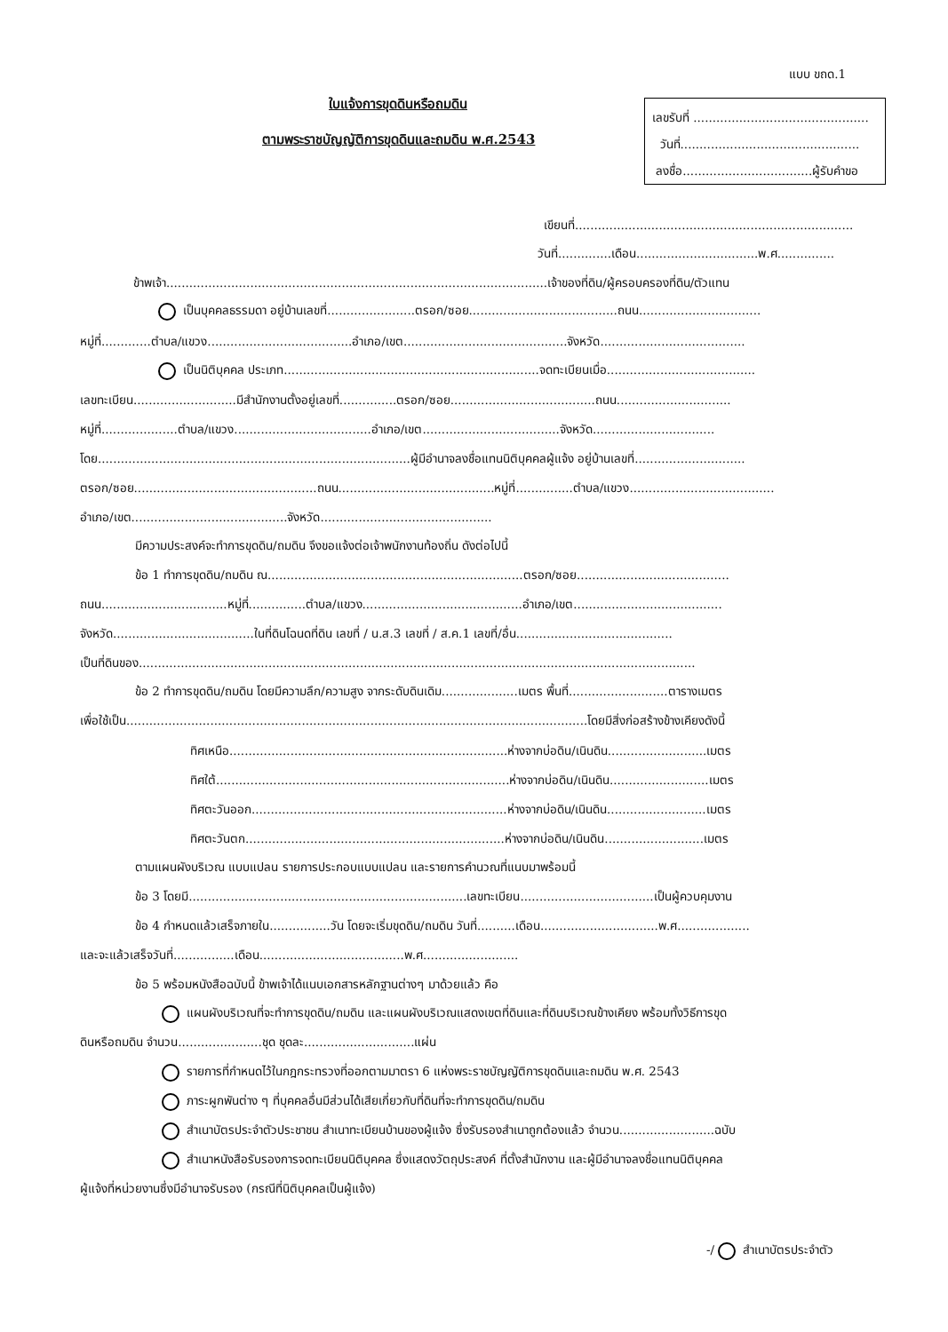แบบ ขถด.1
ใบแจ้งการขุดดินหรือถมดิน
ตามพระราชบัญญัติการขุดดินและถมดิน พ.ศ.2543
เลขรับที่ ..............................................
วันที่...............................................
ลงชื่อ..................................ผู้รับคำขอ
เขียนที่.........................................................................
วันที่..............เดือน................................พ.ศ...............
ข้าพเจ้า....................................................................................................เจ้าของที่ดิน/ผู้ครอบครองที่ดิน/ตัวแทน
เป็นบุคคลธรรมดา อยู่บ้านเลขที่.......................ตรอก/ซอย.......................................ถนน................................
หมู่ที่.............ตำบล/แขวง......................................อำเภอ/เขต...........................................จังหวัด......................................
เป็นนิติบุคคล ประเภท...................................................................จดทะเบียนเมื่อ.......................................
เลขทะเบียน...........................มีสำนักงานตั้งอยู่เลขที่...............ตรอก/ซอย......................................ถนน..............................
หมู่ที่....................ตำบล/แขวง....................................อำเภอ/เขต....................................จังหวัด................................
โดย..................................................................................ผู้มีอำนาจลงชื่อแทนนิติบุคคลผู้แจ้ง อยู่บ้านเลขที่.............................
ตรอก/ซอย................................................ถนน.........................................หมู่ที่...............ตำบล/แขวง......................................
อำเภอ/เขต.........................................จังหวัด.............................................
มีความประสงค์จะทำการขุดดิน/ถมดิน จึงขอแจ้งต่อเจ้าพนักงานท้องถิ่น ดังต่อไปนี้
ข้อ 1 ทำการขุดดิน/ถมดิน ณ...................................................................ตรอก/ซอย........................................
ถนน.................................หมู่ที่...............ตำบล/แขวง..........................................อำเภอ/เขต.......................................
จังหวัด.....................................ในที่ดินโฉนดที่ดิน เลขที่ / น.ส.3 เลขที่ / ส.ค.1 เลขที่/อื่น.........................................
เป็นที่ดินของ..................................................................................................................................................
ข้อ 2 ทำการขุดดิน/ถมดิน โดยมีความลึก/ความสูง จากระดับดินเดิม....................เมตร พื้นที่..........................ตารางเมตร
เพื่อใช้เป็น.........................................................................................................................โดยมีสิ่งก่อสร้างข้างเคียงดังนี้
ทิศเหนือ.........................................................................ห่างจากบ่อดิน/เนินดิน..........................เมตร
ทิศใต้.............................................................................ห่างจากบ่อดิน/เนินดิน..........................เมตร
ทิศตะวันออก...................................................................ห่างจากบ่อดิน/เนินดิน..........................เมตร
ทิศตะวันตก....................................................................ห่างจากบ่อดิน/เนินดิน..........................เมตร
ตามแผนผังบริเวณ แบบแปลน รายการประกอบแบบแปลน และรายการคำนวณที่แนบมาพร้อมนี้
ข้อ 3 โดยมี.........................................................................เลขทะเบียน...................................เป็นผู้ควบคุมงาน
ข้อ 4 กำหนดแล้วเสร็จภายใน................วัน โดยจะเริ่มขุดดิน/ถมดิน วันที่..........เดือน...............................พ.ศ...................
และจะแล้วเสร็จวันที่................เดือน......................................พ.ศ.........................
ข้อ 5 พร้อมหนังสือฉบับนี้ ข้าพเจ้าได้แนบเอกสารหลักฐานต่างๆ มาด้วยแล้ว คือ
แผนผังบริเวณที่จะทำการขุดดิน/ถมดิน และแผนผังบริเวณแสดงเขตที่ดินและที่ดินบริเวณข้างเคียง พร้อมทั้งวิธีการขุด
ดินหรือถมดิน จำนวน......................ชุด ชุดละ.............................แผ่น
รายการที่กำหนดไว้ในกฎกระทรวงที่ออกตามมาตรา 6 แห่งพระราชบัญญัติการขุดดินและถมดิน พ.ศ. 2543
ภาระผูกพันต่าง ๆ ที่บุคคลอื่นมีส่วนได้เสียเกี่ยวกับที่ดินที่จะทำการขุดดิน/ถมดิน
สำเนาบัตรประจำตัวประชาชน สำเนาทะเบียนบ้านของผู้แจ้ง ซึ่งรับรองสำเนาถูกต้องแล้ว จำนวน.........................ฉบับ
สำเนาหนังสือรับรองการจดทะเบียนนิติบุคคล ซึ่งแสดงวัตถุประสงค์ ที่ตั้งสำนักงาน และผู้มีอำนาจลงชื่อแทนนิติบุคคล
ผู้แจ้งที่หน่วยงานซึ่งมีอำนาจรับรอง (กรณีที่นิติบุคคลเป็นผู้แจ้ง)
-/ สำเนาบัตรประจำตัว